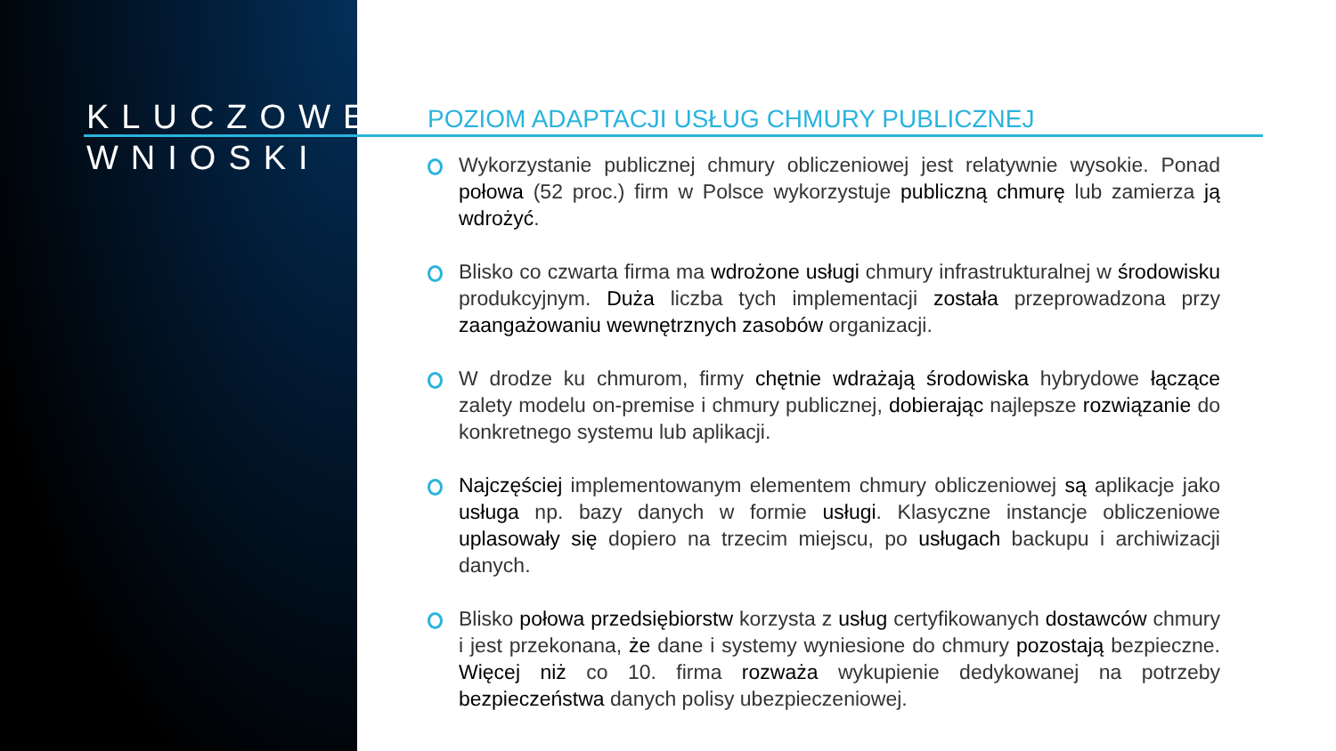KLUCZOWE
WNIOSKI
POZIOM ADAPTACJI USŁUG CHMURY PUBLICZNEJ
Wykorzystanie publicznej chmury obliczeniowej jest relatywnie wysokie. Ponad połowa (52 proc.) firm w Polsce wykorzystuje publiczną chmurę lub zamierza ją wdrożyć.
Blisko co czwarta firma ma wdrożone usługi chmury infrastrukturalnej w środowisku produkcyjnym. Duża liczba tych implementacji została przeprowadzona przy zaangażowaniu wewnętrznych zasobów organizacji.
W drodze ku chmurom, firmy chętnie wdrażają środowiska hybrydowe łączące zalety modelu on-premise i chmury publicznej, dobierając najlepsze rozwiązanie do konkretnego systemu lub aplikacji.
Najczęściej implementowanym elementem chmury obliczeniowej są aplikacje jako usługa np. bazy danych w formie usługi. Klasyczne instancje obliczeniowe uplasowały się dopiero na trzecim miejscu, po usługach backupu i archiwizacji danych.
Blisko połowa przedsiębiorstw korzysta z usług certyfikowanych dostawców chmury i jest przekonana, że dane i systemy wyniesione do chmury pozostają bezpieczne. Więcej niż co 10. firma rozważa wykupienie dedykowanej na potrzeby bezpieczeństwa danych polisy ubezpieczeniowej.